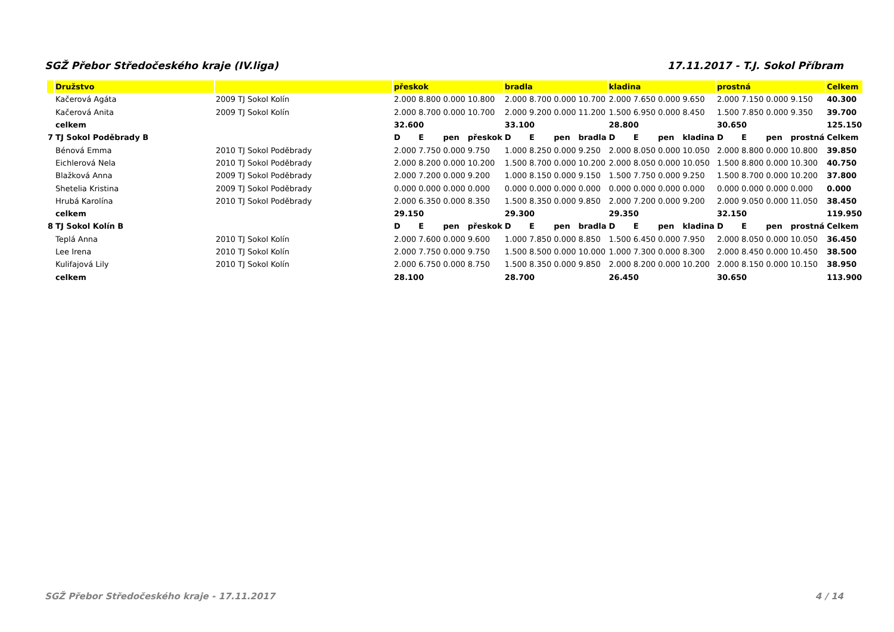SGŽ Přebor Středočeského kraje (IV.liga) 17.11.2017 - T.J. Sokol Příbram
| | Družstvo | | přeskok | | | | bradla | | | | kladina | | | | prostná | | | | Celkem |
| | Kačerová Agáta | 2009 TJ Sokol Kolín | 2.000 | 8.800 | 0.000 | 10.800 | 2.000 | 8.700 | 0.000 | 10.700 | 2.000 | 7.650 | 0.000 | 9.650 | 2.000 | 7.150 | 0.000 | 9.150 | 40.300 |
| | Kačerová Anita | 2009 TJ Sokol Kolín | 2.000 | 8.700 | 0.000 | 10.700 | 2.000 | 9.200 | 0.000 | 11.200 | 1.500 | 6.950 | 0.000 | 8.450 | 1.500 | 7.850 | 0.000 | 9.350 | 39.700 |
| | celkem | | 32.600 | | | | 33.100 | | | | 28.800 | | | | 30.650 | | | | 125.150 |
| 7 | TJ Sokol Poděbrady B | | D | E | pen | přeskok | D | E | pen | bradla | D | E | pen | kladina | D | E | pen | prostná | Celkem |
| | Bénová Emma | 2010 TJ Sokol Poděbrady | 2.000 | 7.750 | 0.000 | 9.750 | 1.000 | 8.250 | 0.000 | 9.250 | 2.000 | 8.050 | 0.000 | 10.050 | 2.000 | 8.800 | 0.000 | 10.800 | 39.850 |
| | Eichlerová Nela | 2010 TJ Sokol Poděbrady | 2.000 | 8.200 | 0.000 | 10.200 | 1.500 | 8.700 | 0.000 | 10.200 | 2.000 | 8.050 | 0.000 | 10.050 | 1.500 | 8.800 | 0.000 | 10.300 | 40.750 |
| | Blažková Anna | 2009 TJ Sokol Poděbrady | 2.000 | 7.200 | 0.000 | 9.200 | 1.000 | 8.150 | 0.000 | 9.150 | 1.500 | 7.750 | 0.000 | 9.250 | 1.500 | 8.700 | 0.000 | 10.200 | 37.800 |
| | Shetelia Kristina | 2009 TJ Sokol Poděbrady | 0.000 | 0.000 | 0.000 | 0.000 | 0.000 | 0.000 | 0.000 | 0.000 | 0.000 | 0.000 | 0.000 | 0.000 | 0.000 | 0.000 | 0.000 | 0.000 | 0.000 |
| | Hrubá Karolína | 2010 TJ Sokol Poděbrady | 2.000 | 6.350 | 0.000 | 8.350 | 1.500 | 8.350 | 0.000 | 9.850 | 2.000 | 7.200 | 0.000 | 9.200 | 2.000 | 9.050 | 0.000 | 11.050 | 38.450 |
| | celkem | | 29.150 | | | | 29.300 | | | | 29.350 | | | | 32.150 | | | | 119.950 |
| 8 | TJ Sokol Kolín B | | D | E | pen | přeskok | D | E | pen | bradla | D | E | pen | kladina | D | E | pen | prostná | Celkem |
| | Teplá Anna | 2010 TJ Sokol Kolín | 2.000 | 7.600 | 0.000 | 9.600 | 1.000 | 7.850 | 0.000 | 8.850 | 1.500 | 6.450 | 0.000 | 7.950 | 2.000 | 8.050 | 0.000 | 10.050 | 36.450 |
| | Lee Irena | 2010 TJ Sokol Kolín | 2.000 | 7.750 | 0.000 | 9.750 | 1.500 | 8.500 | 0.000 | 10.000 | 1.000 | 7.300 | 0.000 | 8.300 | 2.000 | 8.450 | 0.000 | 10.450 | 38.500 |
| | Kulifajová Lily | 2010 TJ Sokol Kolín | 2.000 | 6.750 | 0.000 | 8.750 | 1.500 | 8.350 | 0.000 | 9.850 | 2.000 | 8.200 | 0.000 | 10.200 | 2.000 | 8.150 | 0.000 | 10.150 | 38.950 |
| | celkem | | 28.100 | | | | 28.700 | | | | 26.450 | | | | 30.650 | | | | 113.900 |
SGŽ Přebor Středočeského kraje - 17.11.2017 4 / 14